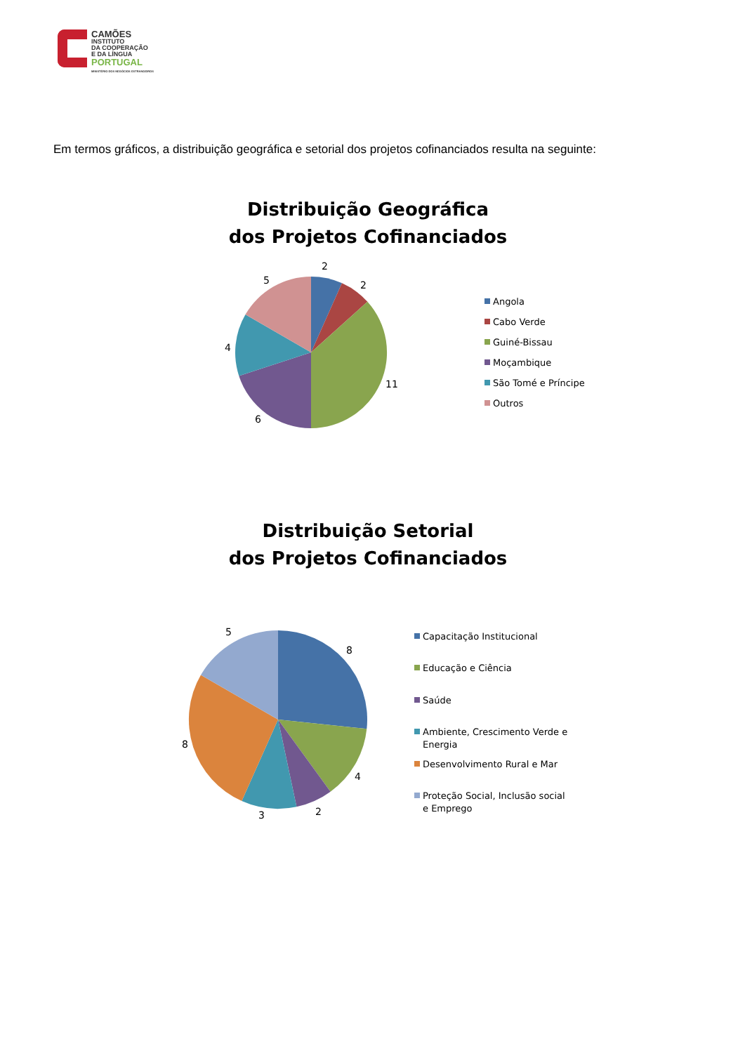CAMÕES
INSTITUTO
DA COOPERAÇÃO
E DA LÍNGUA
PORTUGAL
MINISTÉRIO DOS NEGÓCIOS ESTRANGEIROS
Em termos gráficos, a distribuição geográfica e setorial dos projetos cofinanciados resulta na seguinte:
Distribuição Geográfica
dos Projetos Cofinanciados
2
2
11
6
4
5
Angola
Cabo Verde
Guiné-Bissau
Moçambique
São Tomé e Príncipe
Outros
Distribuição Setorial
dos Projetos Cofinanciados
8
4
2
3
8
5
Capacitação Institucional
Educação e Ciência
Saúde
Ambiente, Crescimento Verde e
Energia
Desenvolvimento Rural e Mar
Proteção Social, Inclusão social
e Emprego